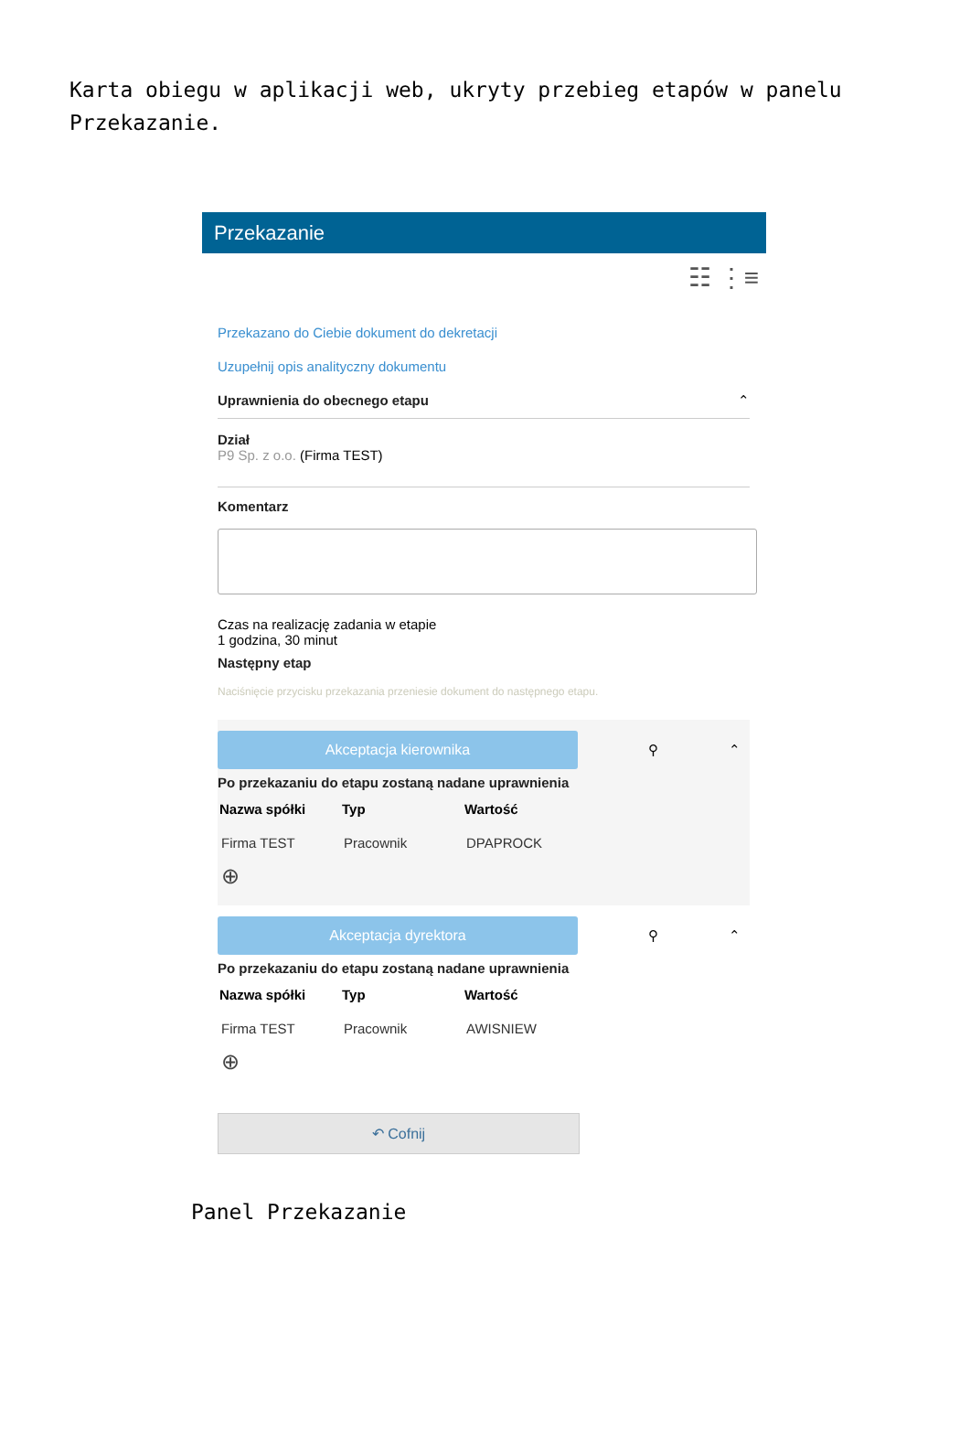Karta obiegu w aplikacji web, ukryty przebieg etapów w panelu Przekazanie.
Przekazanie
☷ ⋮≡
Przekazano do Ciebie dokument do dekretacji
Uzupełnij opis analityczny dokumentu
Uprawnienia do obecnego etapu ⌃
Dział
P9 Sp. z o.o. (Firma TEST)
Komentarz
Czas na realizację zadania w etapie
1 godzina, 30 minut
Następny etap
Naciśnięcie przycisku przekazania przeniesie dokument do następnego etapu.
Akceptacja kierownika
⚲ ⌃
Po przekazaniu do etapu zostaną nadane uprawnienia
| Nazwa spółki | Typ | Wartość |
| --- | --- | --- |
| Firma TEST | Pracownik | DPAPROCK |
⊕
Akceptacja dyrektora
⚲ ⌃
Po przekazaniu do etapu zostaną nadane uprawnienia
| Nazwa spółki | Typ | Wartość |
| --- | --- | --- |
| Firma TEST | Pracownik | AWISNIEW |
⊕
↶ Cofnij
Panel Przekazanie